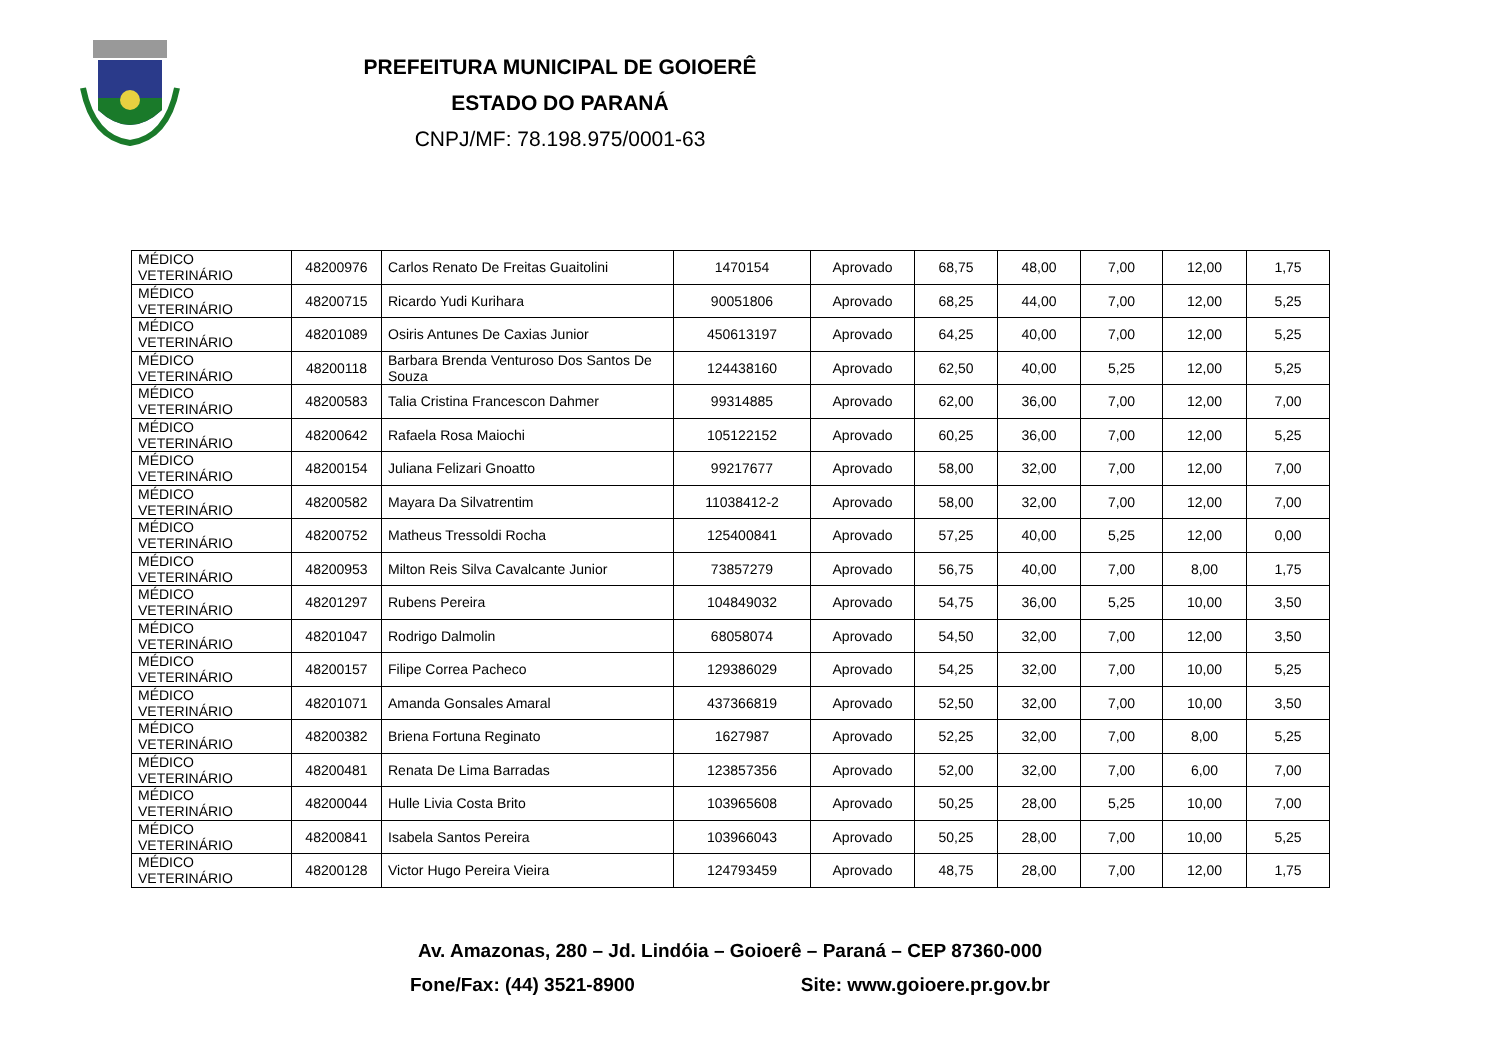PREFEITURA MUNICIPAL DE GOIOERÊ
ESTADO DO PARANÁ
CNPJ/MF: 78.198.975/0001-63
| MÉDICO VETERINÁRIO | 48200976 | Carlos Renato De Freitas Guaitolini | 1470154 | Aprovado | 68,75 | 48,00 | 7,00 | 12,00 | 1,75 |
| MÉDICO VETERINÁRIO | 48200715 | Ricardo Yudi Kurihara | 90051806 | Aprovado | 68,25 | 44,00 | 7,00 | 12,00 | 5,25 |
| MÉDICO VETERINÁRIO | 48201089 | Osiris Antunes De Caxias Junior | 450613197 | Aprovado | 64,25 | 40,00 | 7,00 | 12,00 | 5,25 |
| MÉDICO VETERINÁRIO | 48200118 | Barbara Brenda Venturoso Dos Santos De Souza | 124438160 | Aprovado | 62,50 | 40,00 | 5,25 | 12,00 | 5,25 |
| MÉDICO VETERINÁRIO | 48200583 | Talia Cristina Francescon Dahmer | 99314885 | Aprovado | 62,00 | 36,00 | 7,00 | 12,00 | 7,00 |
| MÉDICO VETERINÁRIO | 48200642 | Rafaela Rosa Maiochi | 105122152 | Aprovado | 60,25 | 36,00 | 7,00 | 12,00 | 5,25 |
| MÉDICO VETERINÁRIO | 48200154 | Juliana Felizari Gnoatto | 99217677 | Aprovado | 58,00 | 32,00 | 7,00 | 12,00 | 7,00 |
| MÉDICO VETERINÁRIO | 48200582 | Mayara Da Silvatrentim | 11038412-2 | Aprovado | 58,00 | 32,00 | 7,00 | 12,00 | 7,00 |
| MÉDICO VETERINÁRIO | 48200752 | Matheus Tressoldi Rocha | 125400841 | Aprovado | 57,25 | 40,00 | 5,25 | 12,00 | 0,00 |
| MÉDICO VETERINÁRIO | 48200953 | Milton Reis Silva Cavalcante Junior | 73857279 | Aprovado | 56,75 | 40,00 | 7,00 | 8,00 | 1,75 |
| MÉDICO VETERINÁRIO | 48201297 | Rubens Pereira | 104849032 | Aprovado | 54,75 | 36,00 | 5,25 | 10,00 | 3,50 |
| MÉDICO VETERINÁRIO | 48201047 | Rodrigo Dalmolin | 68058074 | Aprovado | 54,50 | 32,00 | 7,00 | 12,00 | 3,50 |
| MÉDICO VETERINÁRIO | 48200157 | Filipe Correa Pacheco | 129386029 | Aprovado | 54,25 | 32,00 | 7,00 | 10,00 | 5,25 |
| MÉDICO VETERINÁRIO | 48201071 | Amanda Gonsales Amaral | 437366819 | Aprovado | 52,50 | 32,00 | 7,00 | 10,00 | 3,50 |
| MÉDICO VETERINÁRIO | 48200382 | Briena Fortuna Reginato | 1627987 | Aprovado | 52,25 | 32,00 | 7,00 | 8,00 | 5,25 |
| MÉDICO VETERINÁRIO | 48200481 | Renata De Lima Barradas | 123857356 | Aprovado | 52,00 | 32,00 | 7,00 | 6,00 | 7,00 |
| MÉDICO VETERINÁRIO | 48200044 | Hulle Livia Costa Brito | 103965608 | Aprovado | 50,25 | 28,00 | 5,25 | 10,00 | 7,00 |
| MÉDICO VETERINÁRIO | 48200841 | Isabela Santos Pereira | 103966043 | Aprovado | 50,25 | 28,00 | 7,00 | 10,00 | 5,25 |
| MÉDICO VETERINÁRIO | 48200128 | Victor Hugo Pereira Vieira | 124793459 | Aprovado | 48,75 | 28,00 | 7,00 | 12,00 | 1,75 |
Av. Amazonas, 280 – Jd. Lindóia – Goioerê – Paraná – CEP 87360-000
Fone/Fax: (44) 3521-8900 Site: www.goioere.pr.gov.br